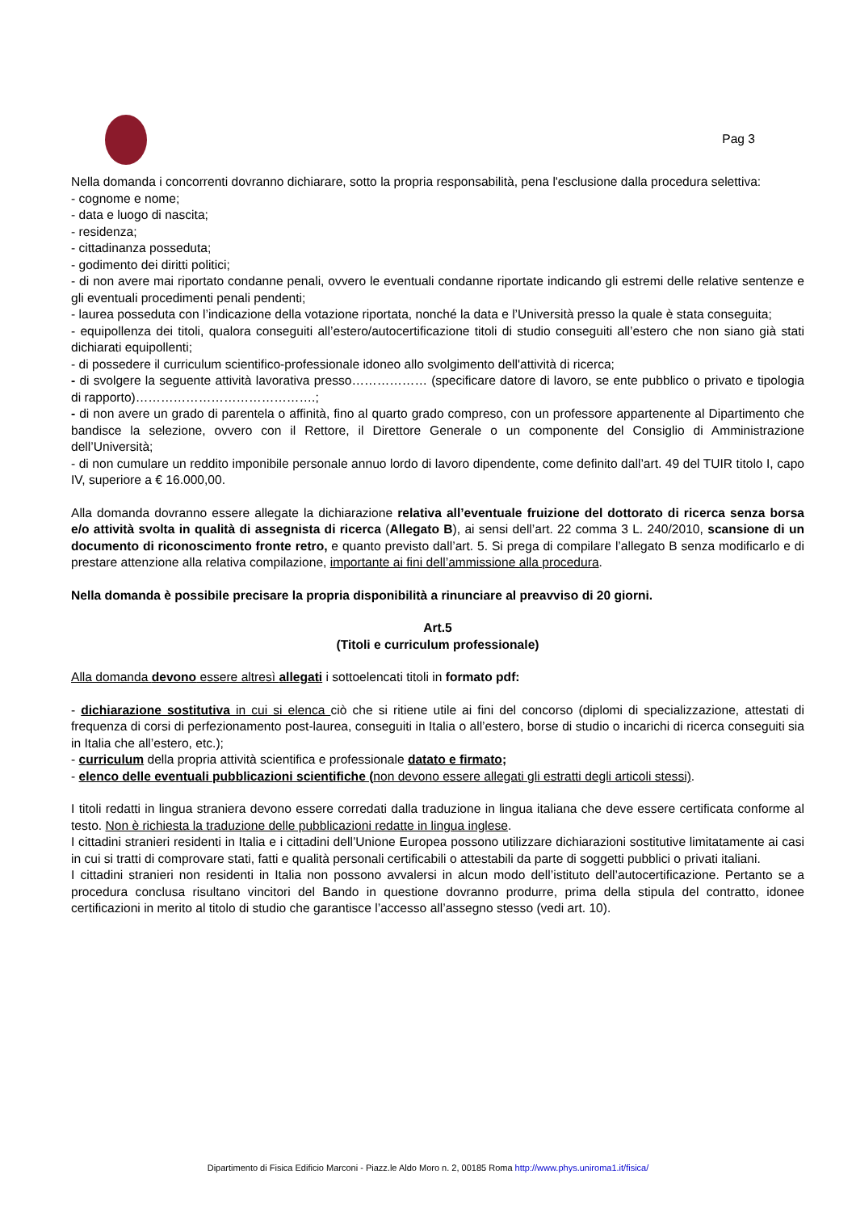Pag 3
Nella domanda i concorrenti dovranno dichiarare, sotto la propria responsabilità, pena l'esclusione dalla procedura selettiva:
- cognome e nome;
- data e luogo di nascita;
- residenza;
- cittadinanza posseduta;
- godimento dei diritti politici;
- di non avere mai riportato condanne penali, ovvero le eventuali condanne riportate indicando gli estremi delle relative sentenze e gli eventuali procedimenti penali pendenti;
- laurea posseduta con l’indicazione della votazione riportata, nonché la data e l’Università presso la quale è stata conseguita;
- equipollenza dei titoli, qualora conseguiti all’estero/autocertificazione titoli di studio conseguiti all’estero che non siano già stati dichiarati equipollenti;
- di possedere il curriculum scientifico-professionale idoneo allo svolgimento dell'attività di ricerca;
- di svolgere la seguente attività lavorativa presso……………… (specificare datore di lavoro, se ente pubblico o privato e tipologia di rapporto)…………………………………….;
- di non avere un grado di parentela o affinità, fino al quarto grado compreso, con un professore appartenente al Dipartimento che bandisce la selezione, ovvero con il Rettore, il Direttore Generale o un componente del Consiglio di Amministrazione dell’Università;
- di non cumulare un reddito imponibile personale annuo lordo di lavoro dipendente, come definito dall’art. 49 del TUIR titolo I, capo IV, superiore a € 16.000,00.
Alla domanda dovranno essere allegate la dichiarazione relativa all’eventuale fruizione del dottorato di ricerca senza borsa e/o attività svolta in qualità di assegnista di ricerca (Allegato B), ai sensi dell’art. 22 comma 3 L. 240/2010, scansione di un documento di riconoscimento fronte retro, e quanto previsto dall’art. 5. Si prega di compilare l’allegato B senza modificarlo e di prestare attenzione alla relativa compilazione, importante ai fini dell’ammissione alla procedura.
Nella domanda è possibile precisare la propria disponibilità a rinunciare al preavviso di 20 giorni.
Art.5
(Titoli e curriculum professionale)
Alla domanda devono essere altresì allegati i sottoelencati titoli in formato pdf:
- dichiarazione sostitutiva in cui si elenca ciò che si ritiene utile ai fini del concorso (diplomi di specializzazione, attestati di frequenza di corsi di perfezionamento post-laurea, conseguiti in Italia o all’estero, borse di studio o incarichi di ricerca conseguiti sia in Italia che all’estero, etc.);
- curriculum della propria attività scientifica e professionale datato e firmato;
- elenco delle eventuali pubblicazioni scientifiche (non devono essere allegati gli estratti degli articoli stessi).
I titoli redatti in lingua straniera devono essere corredati dalla traduzione in lingua italiana che deve essere certificata conforme al testo. Non è richiesta la traduzione delle pubblicazioni redatte in lingua inglese.
I cittadini stranieri residenti in Italia e i cittadini dell’Unione Europea possono utilizzare dichiarazioni sostitutive limitatamente ai casi in cui si tratti di comprovare stati, fatti e qualità personali certificabili o attestabili da parte di soggetti pubblici o privati italiani.
I cittadini stranieri non residenti in Italia non possono avvalersi in alcun modo dell’istituto dell’autocertificazione. Pertanto se a procedura conclusa risultano vincitori del Bando in questione dovranno produrre, prima della stipula del contratto, idonee certificazioni in merito al titolo di studio che garantisce l’accesso all’assegno stesso (vedi art. 10).
Dipartimento di Fisica Edificio Marconi - Piazz.le Aldo Moro n. 2, 00185 Roma http://www.phys.uniroma1.it/fisica/